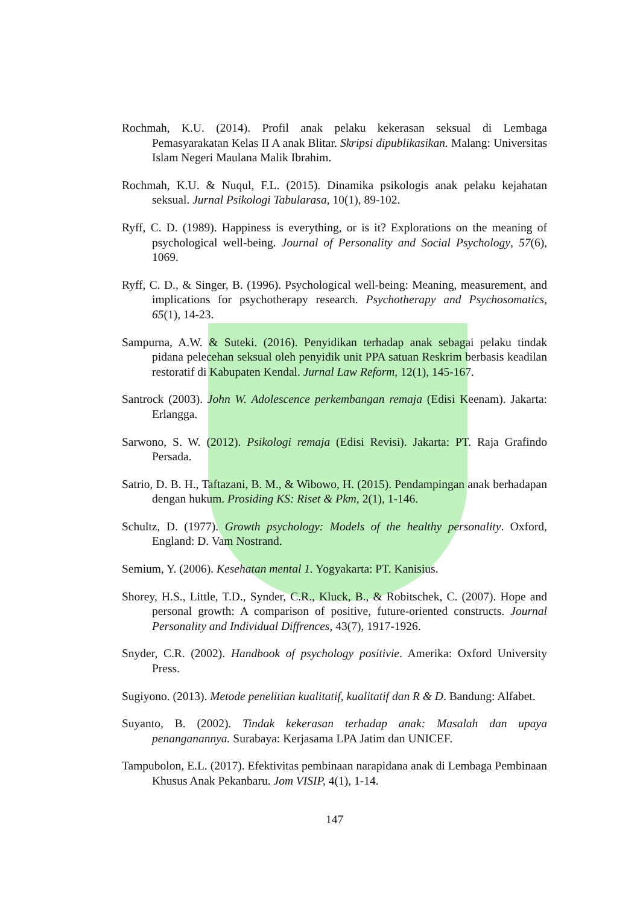Rochmah, K.U. (2014). Profil anak pelaku kekerasan seksual di Lembaga Pemasyarakatan Kelas II A anak Blitar. Skripsi dipublikasikan. Malang: Universitas Islam Negeri Maulana Malik Ibrahim.
Rochmah, K.U. & Nuqul, F.L. (2015). Dinamika psikologis anak pelaku kejahatan seksual. Jurnal Psikologi Tabularasa, 10(1), 89-102.
Ryff, C. D. (1989). Happiness is everything, or is it? Explorations on the meaning of psychological well-being. Journal of Personality and Social Psychology, 57(6), 1069.
Ryff, C. D., & Singer, B. (1996). Psychological well-being: Meaning, measurement, and implications for psychotherapy research. Psychotherapy and Psychosomatics, 65(1), 14-23.
Sampurna, A.W. & Suteki. (2016). Penyidikan terhadap anak sebagai pelaku tindak pidana pelecehan seksual oleh penyidik unit PPA satuan Reskrim berbasis keadilan restoratif di Kabupaten Kendal. Jurnal Law Reform, 12(1), 145-167.
Santrock (2003). John W. Adolescence perkembangan remaja (Edisi Keenam). Jakarta: Erlangga.
Sarwono, S. W. (2012). Psikologi remaja (Edisi Revisi). Jakarta: PT. Raja Grafindo Persada.
Satrio, D. B. H., Taftazani, B. M., & Wibowo, H. (2015). Pendampingan anak berhadapan dengan hukum. Prosiding KS: Riset & Pkm, 2(1), 1-146.
Schultz, D. (1977). Growth psychology: Models of the healthy personality. Oxford, England: D. Vam Nostrand.
Semium, Y. (2006). Kesehatan mental 1. Yogyakarta: PT. Kanisius.
Shorey, H.S., Little, T.D., Synder, C.R., Kluck, B., & Robitschek, C. (2007). Hope and personal growth: A comparison of positive, future-oriented constructs. Journal Personality and Individual Diffrences, 43(7), 1917-1926.
Snyder, C.R. (2002). Handbook of psychology positivie. Amerika: Oxford University Press.
Sugiyono. (2013). Metode penelitian kualitatif, kualitatif dan R & D. Bandung: Alfabet.
Suyanto, B. (2002). Tindak kekerasan terhadap anak: Masalah dan upaya penanganannya. Surabaya: Kerjasama LPA Jatim dan UNICEF.
Tampubolon, E.L. (2017). Efektivitas pembinaan narapidana anak di Lembaga Pembinaan Khusus Anak Pekanbaru. Jom VISIP, 4(1), 1-14.
147